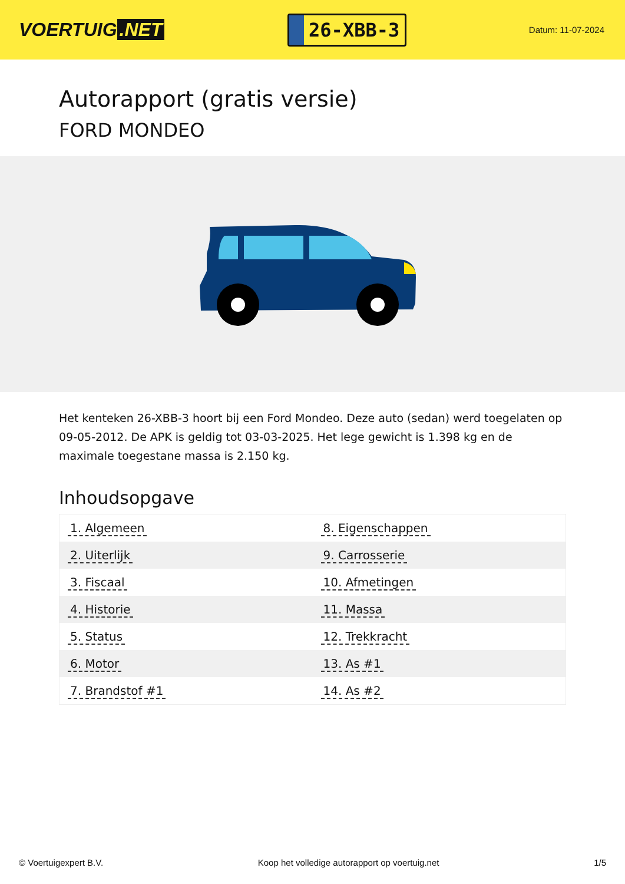VOERTUIG.NET
26-XBB-3
Datum: 11-07-2024
Autorapport (gratis versie)
FORD MONDEO
Het kenteken 26-XBB-3 hoort bij een Ford Mondeo. Deze auto (sedan) werd toegelaten op 09-05-2012. De APK is geldig tot 03-03-2025. Het lege gewicht is 1.398 kg en de maximale toegestane massa is 2.150 kg.
Inhoudsopgave
| 1. Algemeen | 8. Eigenschappen |
| 2. Uiterlijk | 9. Carrosserie |
| 3. Fiscaal | 10. Afmetingen |
| 4. Historie | 11. Massa |
| 5. Status | 12. Trekkracht |
| 6. Motor | 13. As #1 |
| 7. Brandstof #1 | 14. As #2 |
© Voertuigexpert B.V. Koop het volledige autorapport op voertuig.net 1/5